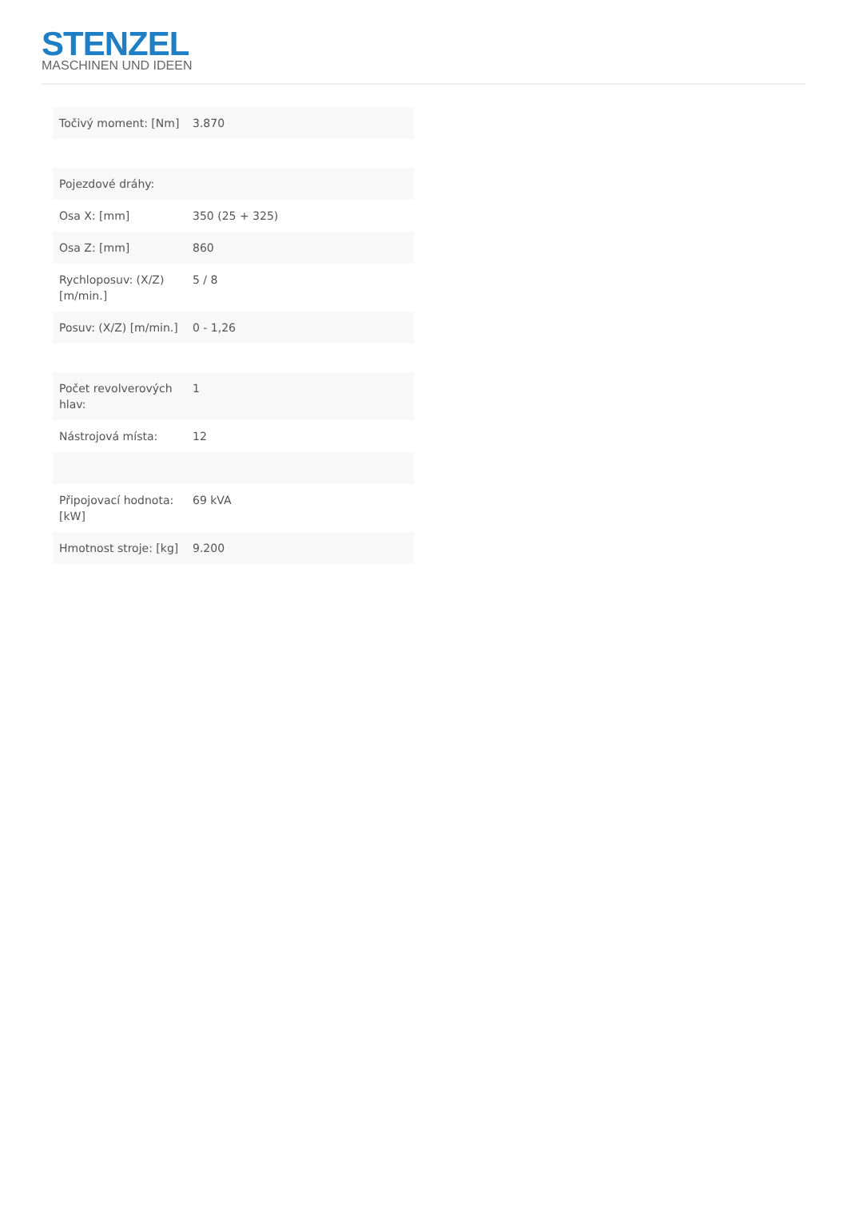STENZEL
MASCHINEN UND IDEEN
| Točivý moment: [Nm] | 3.870 |
| Pojezdové dráhy: | |
| Osa X: [mm] | 350 (25 + 325) |
| Osa Z: [mm] | 860 |
| Rychloposuv: (X/Z) [m/min.] | 5 / 8 |
| Posuv: (X/Z) [m/min.] | 0 - 1,26 |
| Počet revolverových hlav: | 1 |
| Nástrojová místa: | 12 |
| Připojovací hodnota: [kW] | 69 kVA |
| Hmotnost stroje: [kg] | 9.200 |